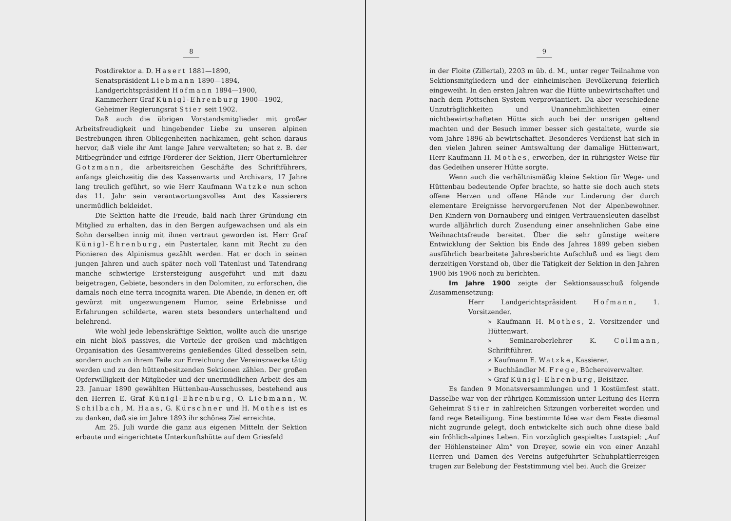8
Postdirektor a. D. Hasert 1881—1890,
Senatspräsident Liebmann 1890—1894,
Landgerichtspräsident Hofmann 1894—1900,
Kammerherr Graf Künigl-Ehrenburg 1900—1902,
Geheimer Regierungsrat Stier seit 1902.
Daß auch die übrigen Vorstandsmitglieder mit großer Arbeitsfreudigkeit und hingebender Liebe zu unseren alpinen Bestrebungen ihren Obliegenheiten nachkamen, geht schon daraus hervor, daß viele ihr Amt lange Jahre verwalteten; so hat z. B. der Mitbegründer und eifrige Förderer der Sektion, Herr Oberturnlehrer Gotzmann, die arbeitsreichen Geschäfte des Schriftführers, anfangs gleichzeitig die des Kassenwarts und Archivars, 17 Jahre lang treulich geführt, so wie Herr Kaufmann Watzke nun schon das 11. Jahr sein verantwortungsvolles Amt des Kassierers unermüdlich bekleidet.
Die Sektion hatte die Freude, bald nach ihrer Gründung ein Mitglied zu erhalten, das in den Bergen aufgewachsen und als ein Sohn derselben innig mit ihnen vertraut geworden ist. Herr Graf Künigl-Ehrenburg, ein Pustertaler, kann mit Recht zu den Pionieren des Alpinismus gezählt werden. Hat er doch in seinen jungen Jahren und auch später noch voll Tatenlust und Tatendrang manche schwierige Erstersteigung ausgeführt und mit dazu beigetragen, Gebiete, besonders in den Dolomiten, zu erforschen, die damals noch eine terra incognita waren. Die Abende, in denen er, oft gewürzt mit ungezwungenem Humor, seine Erlebnisse und Erfahrungen schilderte, waren stets besonders unterhaltend und belehrend.
Wie wohl jede lebenskräftige Sektion, wollte auch die unsrige ein nicht bloß passives, die Vorteile der großen und mächtigen Organisation des Gesamtvereins genießendes Glied desselben sein, sondern auch an ihrem Teile zur Erreichung der Vereinszwecke tätig werden und zu den hüttenbesitzenden Sektionen zählen. Der großen Opferwilligkeit der Mitglieder und der unermüdlichen Arbeit des am 23. Januar 1890 gewählten Hüttenbau-Ausschusses, bestehend aus den Herren E. Graf Künigl-Ehrenburg, O. Liebmann, W. Schilbach, M. Haas, G. Kürschner und H. Mothes ist es zu danken, daß sie im Jahre 1893 ihr schönes Ziel erreichte.
Am 25. Juli wurde die ganz aus eigenen Mitteln der Sektion erbaute und eingerichtete Unterkunftshütte auf dem Griesfeld
9
in der Floite (Zillertal), 2203 m üb. d. M., unter reger Teilnahme von Sektionsmitgliedern und der einheimischen Bevölkerung feierlich eingeweiht. In den ersten Jahren war die Hütte unbewirtschaftet und nach dem Pottschen System verproviantiert. Da aber verschiedene Unzuträglichkeiten und Unannehmlichkeiten einer nichtbewirtschafteten Hütte sich auch bei der unsrigen geltend machten und der Besuch immer besser sich gestaltete, wurde sie vom Jahre 1896 ab bewirtschaftet. Besonderes Verdienst hat sich in den vielen Jahren seiner Amtswaltung der damalige Hüttenwart, Herr Kaufmann H. Mothes, erworben, der in rührigster Weise für das Gedeihen unserer Hütte sorgte.
Wenn auch die verhältnismäßig kleine Sektion für Wege- und Hüttenbau bedeutende Opfer brachte, so hatte sie doch auch stets offene Herzen und offene Hände zur Linderung der durch elementare Ereignisse hervorgerufenen Not der Alpenbewohner. Den Kindern von Dornauberg und einigen Vertrauensleuten daselbst wurde alljährlich durch Zusendung einer ansehnlichen Gabe eine Weihnachtsfreude bereitet. Über die sehr günstige weitere Entwicklung der Sektion bis Ende des Jahres 1899 geben sieben ausführlich bearbeitete Jahresberichte Aufschluß und es liegt dem derzeitigen Vorstand ob, über die Tätigkeit der Sektion in den Jahren 1900 bis 1906 noch zu berichten.
Im Jahre 1900 zeigte der Sektionsausschuß folgende Zusammensetzung:
Herr Landgerichtspräsident Hofmann, 1. Vorsitzender.
» Kaufmann H. Mothes, 2. Vorsitzender und Hüttenwart.
» Seminaroberlehrer K. Collmann, Schriftführer.
» Kaufmann E. Watzke, Kassierer.
» Buchhändler M. Frege, Büchereiverwalter.
» Graf Künigl-Ehrenburg, Beisitzer.
Es fanden 9 Monatsversammlungen und 1 Kostümfest statt. Dasselbe war von der rührigen Kommission unter Leitung des Herrn Geheimrat Stier in zahlreichen Sitzungen vorbereitet worden und fand rege Beteiligung. Eine bestimmte Idee war dem Feste diesmal nicht zugrunde gelegt, doch entwickelte sich auch ohne diese bald ein fröhlich-alpines Leben. Ein vorzüglich gespieltes Lustspiel: „Auf der Höhlensteiner Alm“ von Dreyer, sowie ein von einer Anzahl Herren und Damen des Vereins aufgeführter Schuhplattlerreigen trugen zur Belebung der Feststimmung viel bei. Auch die Greizer